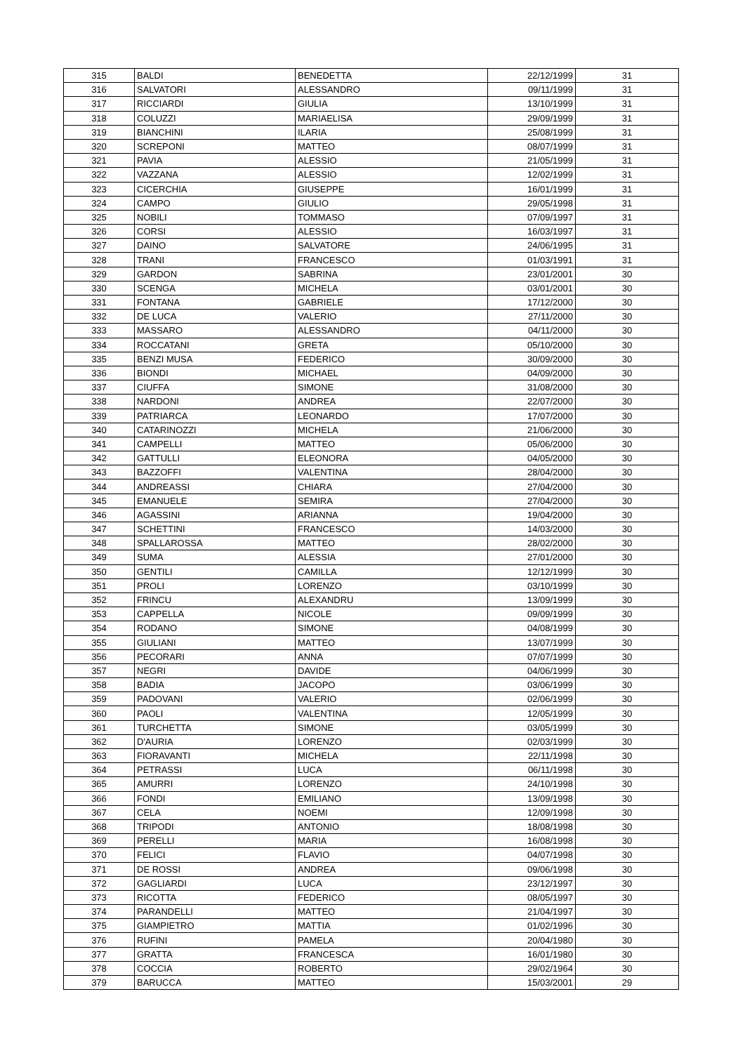| 315 | BALDI | BENEDETTA | 22/12/1999 | 31 |
| 316 | SALVATORI | ALESSANDRO | 09/11/1999 | 31 |
| 317 | RICCIARDI | GIULIA | 13/10/1999 | 31 |
| 318 | COLUZZI | MARIAELISA | 29/09/1999 | 31 |
| 319 | BIANCHINI | ILARIA | 25/08/1999 | 31 |
| 320 | SCREPONI | MATTEO | 08/07/1999 | 31 |
| 321 | PAVIA | ALESSIO | 21/05/1999 | 31 |
| 322 | VAZZANA | ALESSIO | 12/02/1999 | 31 |
| 323 | CICERCHIA | GIUSEPPE | 16/01/1999 | 31 |
| 324 | CAMPO | GIULIO | 29/05/1998 | 31 |
| 325 | NOBILI | TOMMASO | 07/09/1997 | 31 |
| 326 | CORSI | ALESSIO | 16/03/1997 | 31 |
| 327 | DAINO | SALVATORE | 24/06/1995 | 31 |
| 328 | TRANI | FRANCESCO | 01/03/1991 | 31 |
| 329 | GARDON | SABRINA | 23/01/2001 | 30 |
| 330 | SCENGA | MICHELA | 03/01/2001 | 30 |
| 331 | FONTANA | GABRIELE | 17/12/2000 | 30 |
| 332 | DE LUCA | VALERIO | 27/11/2000 | 30 |
| 333 | MASSARO | ALESSANDRO | 04/11/2000 | 30 |
| 334 | ROCCATANI | GRETA | 05/10/2000 | 30 |
| 335 | BENZI MUSA | FEDERICO | 30/09/2000 | 30 |
| 336 | BIONDI | MICHAEL | 04/09/2000 | 30 |
| 337 | CIUFFA | SIMONE | 31/08/2000 | 30 |
| 338 | NARDONI | ANDREA | 22/07/2000 | 30 |
| 339 | PATRIARCA | LEONARDO | 17/07/2000 | 30 |
| 340 | CATARINOZZI | MICHELA | 21/06/2000 | 30 |
| 341 | CAMPELLI | MATTEO | 05/06/2000 | 30 |
| 342 | GATTULLI | ELEONORA | 04/05/2000 | 30 |
| 343 | BAZZOFFI | VALENTINA | 28/04/2000 | 30 |
| 344 | ANDREASSI | CHIARA | 27/04/2000 | 30 |
| 345 | EMANUELE | SEMIRA | 27/04/2000 | 30 |
| 346 | AGASSINI | ARIANNA | 19/04/2000 | 30 |
| 347 | SCHETTINI | FRANCESCO | 14/03/2000 | 30 |
| 348 | SPALLAROSSA | MATTEO | 28/02/2000 | 30 |
| 349 | SUMA | ALESSIA | 27/01/2000 | 30 |
| 350 | GENTILI | CAMILLA | 12/12/1999 | 30 |
| 351 | PROLI | LORENZO | 03/10/1999 | 30 |
| 352 | FRINCU | ALEXANDRU | 13/09/1999 | 30 |
| 353 | CAPPELLA | NICOLE | 09/09/1999 | 30 |
| 354 | RODANO | SIMONE | 04/08/1999 | 30 |
| 355 | GIULIANI | MATTEO | 13/07/1999 | 30 |
| 356 | PECORARI | ANNA | 07/07/1999 | 30 |
| 357 | NEGRI | DAVIDE | 04/06/1999 | 30 |
| 358 | BADIA | JACOPO | 03/06/1999 | 30 |
| 359 | PADOVANI | VALERIO | 02/06/1999 | 30 |
| 360 | PAOLI | VALENTINA | 12/05/1999 | 30 |
| 361 | TURCHETTA | SIMONE | 03/05/1999 | 30 |
| 362 | D'AURIA | LORENZO | 02/03/1999 | 30 |
| 363 | FIORAVANTI | MICHELA | 22/11/1998 | 30 |
| 364 | PETRASSI | LUCA | 06/11/1998 | 30 |
| 365 | AMURRI | LORENZO | 24/10/1998 | 30 |
| 366 | FONDI | EMILIANO | 13/09/1998 | 30 |
| 367 | CELA | NOEMI | 12/09/1998 | 30 |
| 368 | TRIPODI | ANTONIO | 18/08/1998 | 30 |
| 369 | PERELLI | MARIA | 16/08/1998 | 30 |
| 370 | FELICI | FLAVIO | 04/07/1998 | 30 |
| 371 | DE ROSSI | ANDREA | 09/06/1998 | 30 |
| 372 | GAGLIARDI | LUCA | 23/12/1997 | 30 |
| 373 | RICOTTA | FEDERICO | 08/05/1997 | 30 |
| 374 | PARANDELLI | MATTEO | 21/04/1997 | 30 |
| 375 | GIAMPIETRO | MATTIA | 01/02/1996 | 30 |
| 376 | RUFINI | PAMELA | 20/04/1980 | 30 |
| 377 | GRATTA | FRANCESCA | 16/01/1980 | 30 |
| 378 | COCCIA | ROBERTO | 29/02/1964 | 30 |
| 379 | BARUCCA | MATTEO | 15/03/2001 | 29 |